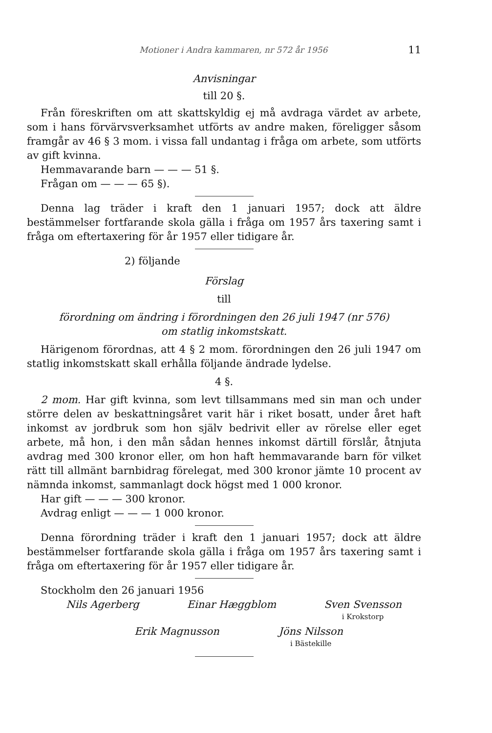Motioner i Andra kammaren, nr 572 år 1956 11
Anvisningar
till 20 §.
Från föreskriften om att skattskyldig ej må avdraga värdet av arbete, som i hans förvärvsverksamhet utförts av andre maken, föreligger såsom framgår av 46 § 3 mom. i vissa fall undantag i fråga om arbete, som utförts av gift kvinna.
Hemmavarande barn — — — 51 §.
Frågan om — — — 65 §).
Denna lag träder i kraft den 1 januari 1957; dock att äldre bestämmelser fortfarande skola gälla i fråga om 1957 års taxering samt i fråga om eftertaxering för år 1957 eller tidigare år.
2) följande
Förslag
till
förordning om ändring i förordningen den 26 juli 1947 (nr 576)
om statlig inkomstskatt.
Härigenom förordnas, att 4 § 2 mom. förordningen den 26 juli 1947 om statlig inkomstskatt skall erhålla följande ändrade lydelse.
4 §.
2 mom. Har gift kvinna, som levt tillsammans med sin man och under större delen av beskattningsåret varit här i riket bosatt, under året haft inkomst av jordbruk som hon själv bedrivit eller av rörelse eller eget arbete, må hon, i den mån sådan hennes inkomst därtill förslår, åtnjuta avdrag med 300 kronor eller, om hon haft hemmavarande barn för vilket rätt till allmänt barnbidrag förelegat, med 300 kronor jämte 10 procent av nämnda inkomst, sammanlagt dock högst med 1 000 kronor.
Har gift — — — 300 kronor.
Avdrag enligt — — — 1 000 kronor.
Denna förordning träder i kraft den 1 januari 1957; dock att äldre bestämmelser fortfarande skola gälla i fråga om 1957 års taxering samt i fråga om eftertaxering för år 1957 eller tidigare år.
Stockholm den 26 januari 1956
Nils Agerberg Einar Hæggblom Sven Svensson
i Krokstorp
Erik Magnusson Jöns Nilsson
i Bästekille